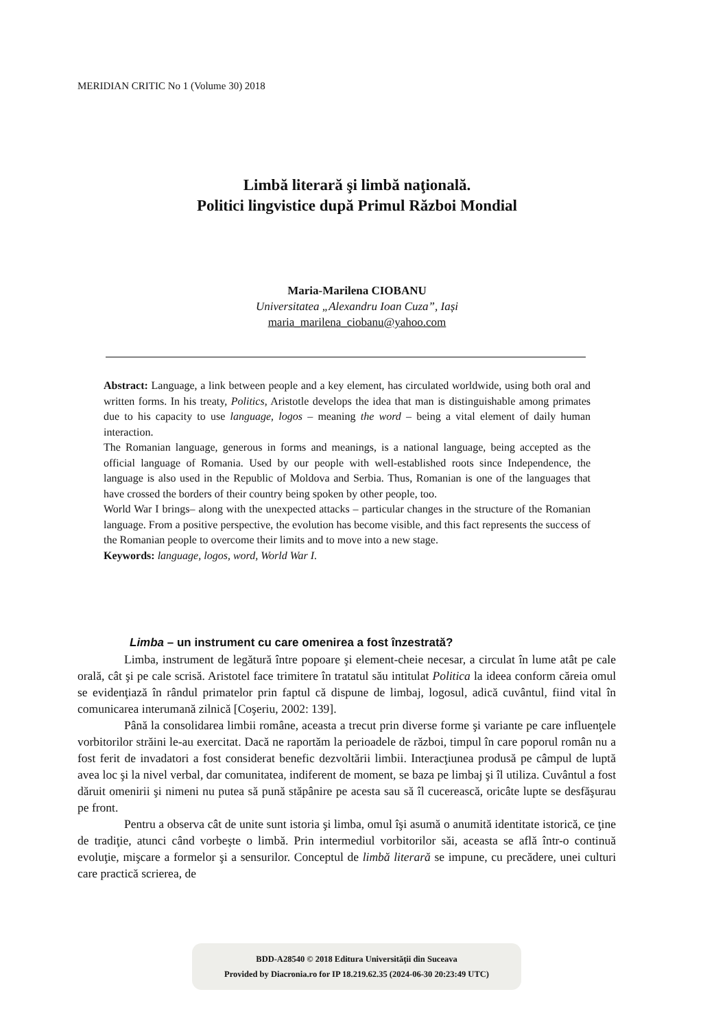MERIDIAN CRITIC No 1 (Volume 30) 2018
Limbă literară şi limbă naţională.
Politici lingvistice după Primul Război Mondial
Maria-Marilena CIOBANU
Universitatea „Alexandru Ioan Cuza”, Iași
maria_marilena_ciobanu@yahoo.com
Abstract: Language, a link between people and a key element, has circulated worldwide, using both oral and written forms. In his treaty, Politics, Aristotle develops the idea that man is distinguishable among primates due to his capacity to use language, logos – meaning the word – being a vital element of daily human interaction.
The Romanian language, generous in forms and meanings, is a national language, being accepted as the official language of Romania. Used by our people with well-established roots since Independence, the language is also used in the Republic of Moldova and Serbia. Thus, Romanian is one of the languages that have crossed the borders of their country being spoken by other people, too.
World War I brings– along with the unexpected attacks – particular changes in the structure of the Romanian language. From a positive perspective, the evolution has become visible, and this fact represents the success of the Romanian people to overcome their limits and to move into a new stage.
Keywords: language, logos, word, World War I.
Limba – un instrument cu care omenirea a fost înzestrată?
Limba, instrument de legătură între popoare şi element-cheie necesar, a circulat în lume atât pe cale orală, cât şi pe cale scrisă. Aristotel face trimitere în tratatul său intitulat Politica la ideea conform căreia omul se evidenţiază în rândul primatelor prin faptul că dispune de limbaj, logosul, adică cuvântul, fiind vital în comunicarea interumană zilnică [Coşeriu, 2002: 139].
Până la consolidarea limbii române, aceasta a trecut prin diverse forme şi variante pe care influenţele vorbitorilor străini le-au exercitat. Dacă ne raportăm la perioadele de război, timpul în care poporul român nu a fost ferit de invadatori a fost considerat benefic dezvoltării limbii. Interacţiunea produsă pe câmpul de luptă avea loc şi la nivel verbal, dar comunitatea, indiferent de moment, se baza pe limbaj şi îl utiliza. Cuvântul a fost dăruit omenirii şi nimeni nu putea să pună stăpânire pe acesta sau să îl cucerească, oricâte lupte se desfăşurau pe front.
Pentru a observa cât de unite sunt istoria şi limba, omul îşi asumă o anumită identitate istorică, ce ţine de tradiţie, atunci când vorbeşte o limbă. Prin intermediul vorbitorilor săi, aceasta se află într-o continuă evoluţie, mişcare a formelor şi a sensurilor. Conceptul de limbă literară se impune, cu precădere, unei culturi care practică scrierea, de
BDD-A28540 © 2018 Editura Universităţii din Suceava
Provided by Diacronia.ro for IP 18.219.62.35 (2024-06-30 20:23:49 UTC)